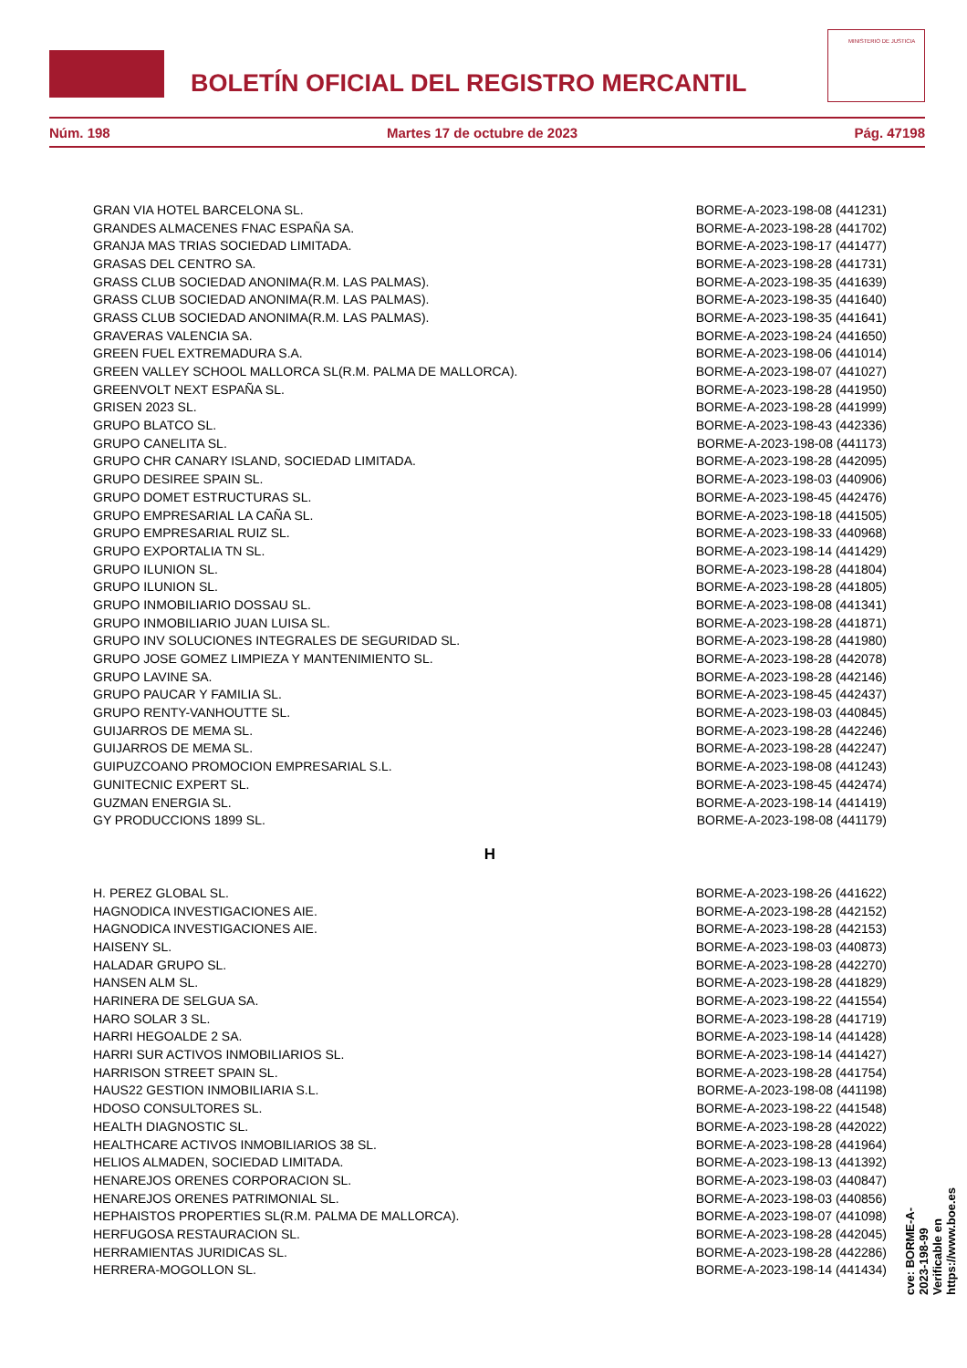BOLETÍN OFICIAL DEL REGISTRO MERCANTIL
MINISTERIO DE JUSTICIA
Núm. 198 Martes 17 de octubre de 2023 Pág. 47198
| GRAN VIA HOTEL BARCELONA SL. | BORME-A-2023-198-08 (441231) |
| GRANDES ALMACENES FNAC ESPAÑA SA. | BORME-A-2023-198-28 (441702) |
| GRANJA MAS TRIAS SOCIEDAD LIMITADA. | BORME-A-2023-198-17 (441477) |
| GRASAS DEL CENTRO SA. | BORME-A-2023-198-28 (441731) |
| GRASS CLUB SOCIEDAD ANONIMA(R.M. LAS PALMAS). | BORME-A-2023-198-35 (441639) |
| GRASS CLUB SOCIEDAD ANONIMA(R.M. LAS PALMAS). | BORME-A-2023-198-35 (441640) |
| GRASS CLUB SOCIEDAD ANONIMA(R.M. LAS PALMAS). | BORME-A-2023-198-35 (441641) |
| GRAVERAS VALENCIA SA. | BORME-A-2023-198-24 (441650) |
| GREEN FUEL EXTREMADURA S.A. | BORME-A-2023-198-06 (441014) |
| GREEN VALLEY SCHOOL MALLORCA SL(R.M. PALMA DE MALLORCA). | BORME-A-2023-198-07 (441027) |
| GREENVOLT NEXT ESPAÑA SL. | BORME-A-2023-198-28 (441950) |
| GRISEN 2023 SL. | BORME-A-2023-198-28 (441999) |
| GRUPO BLATCO SL. | BORME-A-2023-198-43 (442336) |
| GRUPO CANELITA SL. | BORME-A-2023-198-08 (441173) |
| GRUPO CHR CANARY ISLAND, SOCIEDAD LIMITADA. | BORME-A-2023-198-28 (442095) |
| GRUPO DESIREE SPAIN SL. | BORME-A-2023-198-03 (440906) |
| GRUPO DOMET ESTRUCTURAS SL. | BORME-A-2023-198-45 (442476) |
| GRUPO EMPRESARIAL LA CAÑA SL. | BORME-A-2023-198-18 (441505) |
| GRUPO EMPRESARIAL RUIZ SL. | BORME-A-2023-198-33 (440968) |
| GRUPO EXPORTALIA TN SL. | BORME-A-2023-198-14 (441429) |
| GRUPO ILUNION SL. | BORME-A-2023-198-28 (441804) |
| GRUPO ILUNION SL. | BORME-A-2023-198-28 (441805) |
| GRUPO INMOBILIARIO DOSSAU SL. | BORME-A-2023-198-08 (441341) |
| GRUPO INMOBILIARIO JUAN LUISA SL. | BORME-A-2023-198-28 (441871) |
| GRUPO INV SOLUCIONES INTEGRALES DE SEGURIDAD SL. | BORME-A-2023-198-28 (441980) |
| GRUPO JOSE GOMEZ LIMPIEZA Y MANTENIMIENTO SL. | BORME-A-2023-198-28 (442078) |
| GRUPO LAVINE SA. | BORME-A-2023-198-28 (442146) |
| GRUPO PAUCAR Y FAMILIA SL. | BORME-A-2023-198-45 (442437) |
| GRUPO RENTY-VANHOUTTE SL. | BORME-A-2023-198-03 (440845) |
| GUIJARROS DE MEMA SL. | BORME-A-2023-198-28 (442246) |
| GUIJARROS DE MEMA SL. | BORME-A-2023-198-28 (442247) |
| GUIPUZCOANO PROMOCION EMPRESARIAL S.L. | BORME-A-2023-198-08 (441243) |
| GUNITECNIC EXPERT SL. | BORME-A-2023-198-45 (442474) |
| GUZMAN ENERGIA SL. | BORME-A-2023-198-14 (441419) |
| GY PRODUCCIONS 1899 SL. | BORME-A-2023-198-08 (441179) |
H
| H. PEREZ GLOBAL SL. | BORME-A-2023-198-26 (441622) |
| HAGNODICA INVESTIGACIONES AIE. | BORME-A-2023-198-28 (442152) |
| HAGNODICA INVESTIGACIONES AIE. | BORME-A-2023-198-28 (442153) |
| HAISENY SL. | BORME-A-2023-198-03 (440873) |
| HALADAR GRUPO SL. | BORME-A-2023-198-28 (442270) |
| HANSEN ALM SL. | BORME-A-2023-198-28 (441829) |
| HARINERA DE SELGUA SA. | BORME-A-2023-198-22 (441554) |
| HARO SOLAR 3 SL. | BORME-A-2023-198-28 (441719) |
| HARRI HEGOALDE 2 SA. | BORME-A-2023-198-14 (441428) |
| HARRI SUR ACTIVOS INMOBILIARIOS SL. | BORME-A-2023-198-14 (441427) |
| HARRISON STREET SPAIN SL. | BORME-A-2023-198-28 (441754) |
| HAUS22 GESTION INMOBILIARIA S.L. | BORME-A-2023-198-08 (441198) |
| HDOSO CONSULTORES SL. | BORME-A-2023-198-22 (441548) |
| HEALTH DIAGNOSTIC SL. | BORME-A-2023-198-28 (442022) |
| HEALTHCARE ACTIVOS INMOBILIARIOS 38 SL. | BORME-A-2023-198-28 (441964) |
| HELIOS ALMADEN, SOCIEDAD LIMITADA. | BORME-A-2023-198-13 (441392) |
| HENAREJOS ORENES CORPORACION SL. | BORME-A-2023-198-03 (440847) |
| HENAREJOS ORENES PATRIMONIAL SL. | BORME-A-2023-198-03 (440856) |
| HEPHAISTOS PROPERTIES SL(R.M. PALMA DE MALLORCA). | BORME-A-2023-198-07 (441098) |
| HERFUGOSA RESTAURACION SL. | BORME-A-2023-198-28 (442045) |
| HERRAMIENTAS JURIDICAS SL. | BORME-A-2023-198-28 (442286) |
| HERRERA-MOGOLLON SL. | BORME-A-2023-198-14 (441434) |
cve: BORME-A-2023-198-99
Verificable en https://www.boe.es